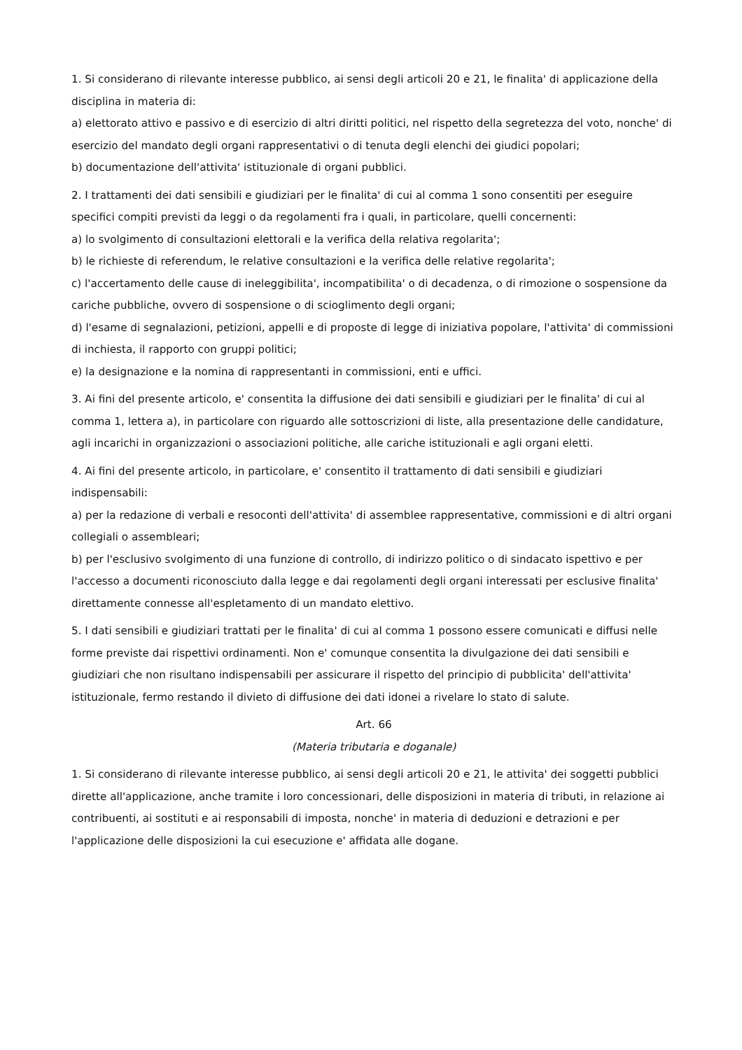1. Si considerano di rilevante interesse pubblico, ai sensi degli articoli 20 e 21, le finalita' di applicazione della disciplina in materia di:
a) elettorato attivo e passivo e di esercizio di altri diritti politici, nel rispetto della segretezza del voto, nonche' di esercizio del mandato degli organi rappresentativi o di tenuta degli elenchi dei giudici popolari;
b) documentazione dell'attivita' istituzionale di organi pubblici.
2. I trattamenti dei dati sensibili e giudiziari per le finalita' di cui al comma 1 sono consentiti per eseguire specifici compiti previsti da leggi o da regolamenti fra i quali, in particolare, quelli concernenti:
a) lo svolgimento di consultazioni elettorali e la verifica della relativa regolarita';
b) le richieste di referendum, le relative consultazioni e la verifica delle relative regolarita';
c) l'accertamento delle cause di ineleggibilita', incompatibilita' o di decadenza, o di rimozione o sospensione da cariche pubbliche, ovvero di sospensione o di scioglimento degli organi;
d) l'esame di segnalazioni, petizioni, appelli e di proposte di legge di iniziativa popolare, l'attivita' di commissioni di inchiesta, il rapporto con gruppi politici;
e) la designazione e la nomina di rappresentanti in commissioni, enti e uffici.
3. Ai fini del presente articolo, e' consentita la diffusione dei dati sensibili e giudiziari per le finalita' di cui al comma 1, lettera a), in particolare con riguardo alle sottoscrizioni di liste, alla presentazione delle candidature, agli incarichi in organizzazioni o associazioni politiche, alle cariche istituzionali e agli organi eletti.
4. Ai fini del presente articolo, in particolare, e' consentito il trattamento di dati sensibili e giudiziari indispensabili:
a) per la redazione di verbali e resoconti dell'attivita' di assemblee rappresentative, commissioni e di altri organi collegiali o assembleari;
b) per l'esclusivo svolgimento di una funzione di controllo, di indirizzo politico o di sindacato ispettivo e per l'accesso a documenti riconosciuto dalla legge e dai regolamenti degli organi interessati per esclusive finalita' direttamente connesse all'espletamento di un mandato elettivo.
5. I dati sensibili e giudiziari trattati per le finalita' di cui al comma 1 possono essere comunicati e diffusi nelle forme previste dai rispettivi ordinamenti. Non e' comunque consentita la divulgazione dei dati sensibili e giudiziari che non risultano indispensabili per assicurare il rispetto del principio di pubblicita' dell'attivita' istituzionale, fermo restando il divieto di diffusione dei dati idonei a rivelare lo stato di salute.
Art. 66
(Materia tributaria e doganale)
1. Si considerano di rilevante interesse pubblico, ai sensi degli articoli 20 e 21, le attivita' dei soggetti pubblici dirette all'applicazione, anche tramite i loro concessionari, delle disposizioni in materia di tributi, in relazione ai contribuenti, ai sostituti e ai responsabili di imposta, nonche' in materia di deduzioni e detrazioni e per l'applicazione delle disposizioni la cui esecuzione e' affidata alle dogane.